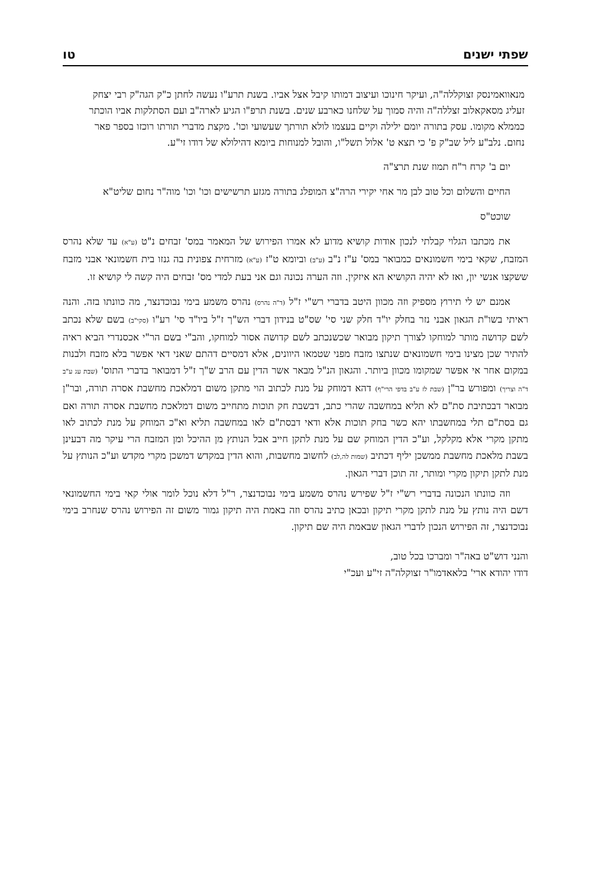שפתי ישנים טו
מנאוואמינסק זצוקללה"ה, ועיקר חינוכו ועיצוב דמותו קיבל אצל אביו. בשנת תרע"ו נעשה לחתן כ"ק הגה"ק רבי יצחק זעליג מסאקאלוב זצללה"ה והיה סמוך על שלחנו כארבע שנים. בשנת תרפ"ו הגיע לארה"ב ועם הסתלקות אביו הוכתר כממלא מקומו. עסק בתורה יומם ילילה וקיים בעצמו לולא תורתך שעשועי וכו'. מקצת מדברי תורתו רוכזו בספר פאר נחום. נלב"ע ליל שב"ק פ' כי תצא ט' אלול תשל"ו, והובל למנוחות ביומא דהילולא של דודו זי"ע.
יום ב' קרח ר"ח תמוז שנת תרצ"ה
החיים והשלום וכל טוב לבן מר אחי יקירי הרה"צ המופלג בתורה מגזע תרשישים וכו' וכו' מוה"ר נחום שליט"א
שוכט"ס
את מכתבו הגלוי קבלתי לנכון אודות קושיא מדוע לא אמרו הפירוש של המאמר במס' זבחים נ"ט (ע"א) עד שלא נהרס המזבח, שקאי בימי חשמונאים כמבואר במס' ע"ז נ"ב (ע"ב) וביומא ט"ז (ע"א) מזרחית צפונית בה גנזו בית חשמונאי אבני מזבח ששקצו אנשי יון, ואז לא יהיה הקושיא הא איזקין. וזה הערה נכונה וגם אני בעת למדי מס' זבחים היה קשה לי קושיא זו.
אמנם יש לי תירוץ מספיק וזה מכוון היטב בדברי רש"י ז"ל (ד"ה נהרס) נהרס משמע בימי נבוכדנצר, מה כוונתו בזה. והנה ראיתי בשו"ת הגאון אבני נזר בחלק יו"ד חלק שני סי' שס"ט בנידון דברי הש"ך ז"ל ביו"ד סי' רע"ו (סקי"ב) בשם שלא נכתב לשם קדושה מותר למוחקו לצורך תיקון מבואר שכשנכתב לשם קדושה אסור למוחקו, והב"י בשם הר"י אכסנדרי הביא ראיה להתיר שכן מצינו בימי חשמונאים שנתצו מזבח מפני שטמאו היוונים, אלא דמסיים דהתם שאני דאי אפשר בלא מזבח ולבנות במקום אחר אי אפשר שמקומו מכוון ביותר. והגאון הנ"ל מבאר אשר הדין עם הרב ש"ך ז"ל דמבואר בדברי התוס' (שבת עג ע"ב ד"ה וצריך) ומפורש בר"ן (שבת לז ע"ב בדפי הרי"ף) דהא דמוחק על מנת לכתוב הוי מתקן משום דמלאכת מחשבת אסרה תורה, ובר"ן מבואר דבכתיבת סת"ם לא תליא במחשבה שהרי כתב, דבשבת חק תוכות מתחייב משום דמלאכת מחשבת אסרה תורה ואם גם בסת"ם תלי במחשבתו יהא כשר בחק תוכות אלא ודאי דבסת"ם לאו במחשבה תליא וא"כ המוחק על מנת לכתוב לאו מתקן מקרי אלא מקלקל, וע"כ הדין המוחק שם על מנת לתקן חייב אבל הנותץ מן ההיכל ומן המזבח הרי עיקר מה דבעינן בשבת מלאכת מחשבת ממשכן יליף דכתיב (שמות לה,לב) לחשוב מחשבות, והוא הדין במקדש דמשכן מקרי מקדש וע"כ הנותץ על מנת לתקן תיקון מקרי ומותר, זה תוכן דברי הגאון.
וזה כוונתו הנכונה בדברי רש"י ז"ל שפירש נהרס משמע בימי נבוכדנצר, ר"ל דלא נוכל לומר אולי קאי בימי החשמונאי דשם היה נותץ על מנת לתקן מקרי תיקון ובכאן כתיב נהרס וזה באמת היה תיקון גמור משום זה הפירוש נהרס שנחרב בימי נבוכדנצר, זה הפירוש הנכון לדברי הגאון שבאמת היה שם תיקון.
והנני דוש"ט באה"ר ומברכו בכל טוב,
דודו יהודא ארי' בלאאדמו"ר זצוקלה"ה זי"ע ועכ"י